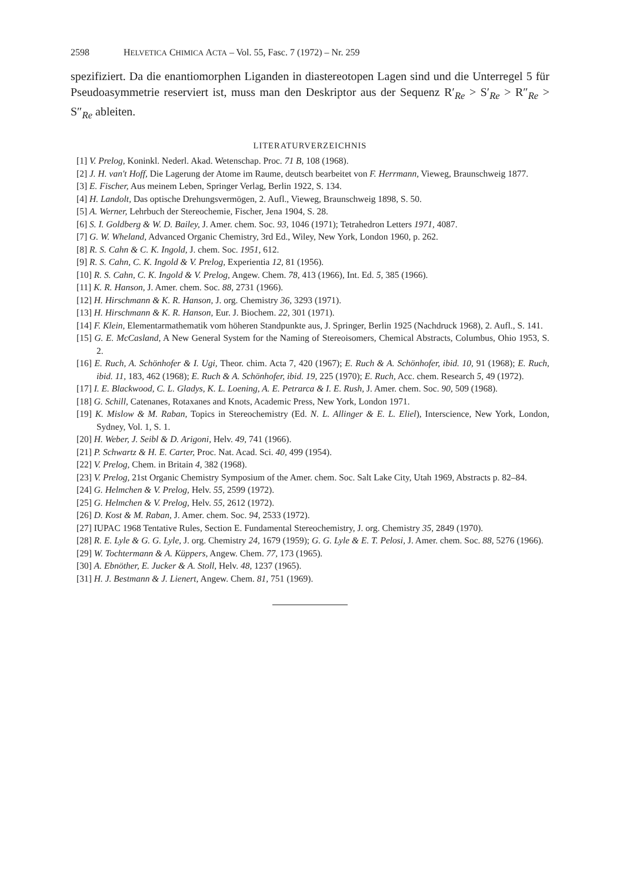2598 HELVETICA CHIMICA ACTA – Vol. 55, Fasc. 7 (1972) – Nr. 259
spezifiziert. Da die enantiomorphen Liganden in diastereotopen Lagen sind und die Unterregel 5 für Pseudoasymmetrie reserviert ist, muss man den Deskriptor aus der Sequenz R′<sub>Re</sub> > S′<sub>Re</sub> > R″<sub>Re</sub> > S″<sub>Re</sub> ableiten.
LITERATURVERZEICHNIS
[1] V. Prelog, Koninkl. Nederl. Akad. Wetenschap. Proc. 71 B, 108 (1968).
[2] J. H. van't Hoff, Die Lagerung der Atome im Raume, deutsch bearbeitet von F. Herrmann, Vieweg, Braunschweig 1877.
[3] E. Fischer, Aus meinem Leben, Springer Verlag, Berlin 1922, S. 134.
[4] H. Landolt, Das optische Drehungsvermögen, 2. Aufl., Vieweg, Braunschweig 1898, S. 50.
[5] A. Werner, Lehrbuch der Stereochemie, Fischer, Jena 1904, S. 28.
[6] S. I. Goldberg & W. D. Bailey, J. Amer. chem. Soc. 93, 1046 (1971); Tetrahedron Letters 1971, 4087.
[7] G. W. Wheland, Advanced Organic Chemistry, 3rd Ed., Wiley, New York, London 1960, p. 262.
[8] R. S. Cahn & C. K. Ingold, J. chem. Soc. 1951, 612.
[9] R. S. Cahn, C. K. Ingold & V. Prelog, Experientia 12, 81 (1956).
[10] R. S. Cahn, C. K. Ingold & V. Prelog, Angew. Chem. 78, 413 (1966), Int. Ed. 5, 385 (1966).
[11] K. R. Hanson, J. Amer. chem. Soc. 88, 2731 (1966).
[12] H. Hirschmann & K. R. Hanson, J. org. Chemistry 36, 3293 (1971).
[13] H. Hirschmann & K. R. Hanson, Eur. J. Biochem. 22, 301 (1971).
[14] F. Klein, Elementarmathematik vom höheren Standpunkte aus, J. Springer, Berlin 1925 (Nachdruck 1968), 2. Aufl., S. 141.
[15] G. E. McCasland, A New General System for the Naming of Stereoisomers, Chemical Abstracts, Columbus, Ohio 1953, S. 2.
[16] E. Ruch, A. Schönhofer & I. Ugi, Theor. chim. Acta 7, 420 (1967); E. Ruch & A. Schönhofer, ibid. 10, 91 (1968); E. Ruch, ibid. 11, 183, 462 (1968); E. Ruch & A. Schönhofer, ibid. 19, 225 (1970); E. Ruch, Acc. chem. Research 5, 49 (1972).
[17] I. E. Blackwood, C. L. Gladys, K. L. Loening, A. E. Petrarca & I. E. Rush, J. Amer. chem. Soc. 90, 509 (1968).
[18] G. Schill, Catenanes, Rotaxanes and Knots, Academic Press, New York, London 1971.
[19] K. Mislow & M. Raban, Topics in Stereochemistry (Ed. N. L. Allinger & E. L. Eliel), Interscience, New York, London, Sydney, Vol. 1, S. 1.
[20] H. Weber, J. Seibl & D. Arigoni, Helv. 49, 741 (1966).
[21] P. Schwartz & H. E. Carter, Proc. Nat. Acad. Sci. 40, 499 (1954).
[22] V. Prelog, Chem. in Britain 4, 382 (1968).
[23] V. Prelog, 21st Organic Chemistry Symposium of the Amer. chem. Soc. Salt Lake City, Utah 1969, Abstracts p. 82–84.
[24] G. Helmchen & V. Prelog, Helv. 55, 2599 (1972).
[25] G. Helmchen & V. Prelog, Helv. 55, 2612 (1972).
[26] D. Kost & M. Raban, J. Amer. chem. Soc. 94, 2533 (1972).
[27] IUPAC 1968 Tentative Rules, Section E. Fundamental Stereochemistry, J. org. Chemistry 35, 2849 (1970).
[28] R. E. Lyle & G. G. Lyle, J. org. Chemistry 24, 1679 (1959); G. G. Lyle & E. T. Pelosi, J. Amer. chem. Soc. 88, 5276 (1966).
[29] W. Tochtermann & A. Küppers, Angew. Chem. 77, 173 (1965).
[30] A. Ebnöther, E. Jucker & A. Stoll, Helv. 48, 1237 (1965).
[31] H. J. Bestmann & J. Lienert, Angew. Chem. 81, 751 (1969).